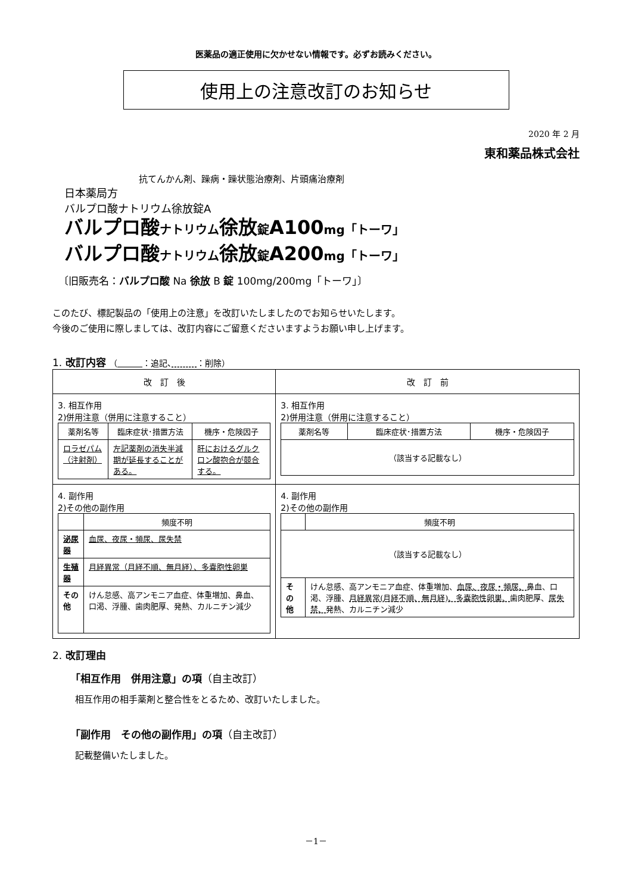医薬品の適正使用に欠かせない情報です。必ずお読みください。
使用上の注意改訂のお知らせ
2020 年 2 月
東和薬品株式会社
抗てんかん剤、躁病・躁状態治療剤、片頭痛治療剤
日本薬局方
バルプロ酸ナトリウム徐放錠A
バルプロ酸ナトリウム徐放錠A100mg「トーワ」
バルプロ酸ナトリウム徐放錠A200mg「トーワ」
〔旧販売名：バルプロ酸 Na 徐放 B 錠 100mg/200mg「トーワ」〕
このたび、標記製品の「使用上の注意」を改訂いたしましたのでお知らせいたします。
今後のご使用に際しましては、改訂内容にご留意くださいますようお願い申し上げます。
1. 改訂内容 （　　　 ：追記、　　　 ：削除）
| 改 訂 後 | 改 訂 前 |
| --- | --- |
| 3. 相互作用 2)併用注意（併用に注意すること） / 薬剤名等 / 臨床症状･措置方法 / 機序・危険因子 / / --- / --- / --- / / ロラゼパム（注射剤） / 左記薬剤の消失半減期が延長することがある。 / 肝におけるグルクロン酸抱合が競合する。 / | 3. 相互作用 2)併用注意（併用に注意すること） / 薬剤名等 / 臨床症状･措置方法 / 機序・危険因子 / / --- / --- / --- / / （該当する記載なし） / / / |
| 4. 副作用 2)その他の副作用 / / 頻度不明 / / --- / --- / / 泌尿器 / 血尿、夜尿・頻尿、尿失禁 / / 生殖器 / 月経異常（月経不順、無月経）、多嚢胞性卵巣 / / その他 / けん怠感、高アンモニア血症、体重増加、鼻血、口渇、浮腫、歯肉肥厚、発熱、カルニチン減少 / | 4. 副作用 2)その他の副作用 / / 頻度不明 / / --- / --- / / （該当する記載なし） / / / その他 / けん怠感、高アンモニア血症、体重増加、 血尿、夜尿・頻尿、 鼻血、口渇、浮腫、 月経異常(月経不順、無月経)、多嚢胞性卵巣、 歯肉肥厚、 尿失禁、 発熱、カルニチン減少 / |
2. 改訂理由
「相互作用　併用注意」の項（自主改訂）
相互作用の相手薬剤と整合性をとるため、改訂いたしました。
「副作用　その他の副作用」の項（自主改訂）
記載整備いたしました。
－1－